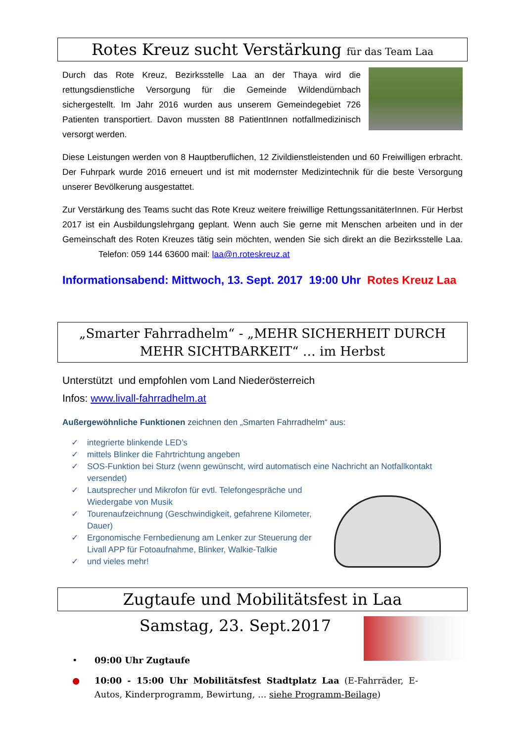Rotes Kreuz sucht Verstärkung für das Team Laa
Durch das Rote Kreuz, Bezirksstelle Laa an der Thaya wird die rettungsdienstliche Versorgung für die Gemeinde Wildendürnbach sichergestellt. Im Jahr 2016 wurden aus unserem Gemeindegebiet 726 Patienten transportiert. Davon mussten 88 PatientInnen notfallmedizinisch versorgt werden.
Diese Leistungen werden von 8 Hauptberuflichen, 12 Zivildienstleistenden und 60 Freiwilligen erbracht. Der Fuhrpark wurde 2016 erneuert und ist mit modernster Medizintechnik für die beste Versorgung unserer Bevölkerung ausgestattet.
Zur Verstärkung des Teams sucht das Rote Kreuz weitere freiwillige RettungssanitäterInnen. Für Herbst 2017 ist ein Ausbildungslehrgang geplant. Wenn auch Sie gerne mit Menschen arbeiten und in der Gemeinschaft des Roten Kreuzes tätig sein möchten, wenden Sie sich direkt an die Bezirksstelle Laa. Telefon: 059 144 63600 mail: laa@n.roteskreuz.at
Informationsabend: Mittwoch, 13. Sept. 2017 19:00 Uhr Rotes Kreuz Laa
„Smarter Fahrradhelm“ - „MEHR SICHERHEIT DURCH MEHR SICHTBARKEIT“ … im Herbst
Unterstützt und empfohlen vom Land Niederösterreich
Infos: www.livall-fahrradhelm.at
Außergewöhnliche Funktionen zeichnen den „Smarten Fahrradhelm“ aus:
✓ integrierte blinkende LED’s
✓ mittels Blinker die Fahrtrichtung angeben
✓ SOS-Funktion bei Sturz (wenn gewünscht, wird automatisch eine Nachricht an Notfallkontakt versendet)
✓ Lautsprecher und Mikrofon für evtl. Telefongespräche und Wiedergabe von Musik
✓ Tourenaufzeichnung (Geschwindigkeit, gefahrene Kilometer, Dauer)
✓ Ergonomische Fernbedienung am Lenker zur Steuerung der Livall APP für Fotoaufnahme, Blinker, Walkie-Talkie
✓ und vieles mehr!
Zugtaufe und Mobilitätsfest in Laa
Samstag, 23. Sept.2017
• 09:00 Uhr Zugtaufe
● 10:00 - 15:00 Uhr Mobilitätsfest Stadtplatz Laa (E-Fahrräder, E-Autos, Kinderprogramm, Bewirtung, … siehe Programm-Beilage)